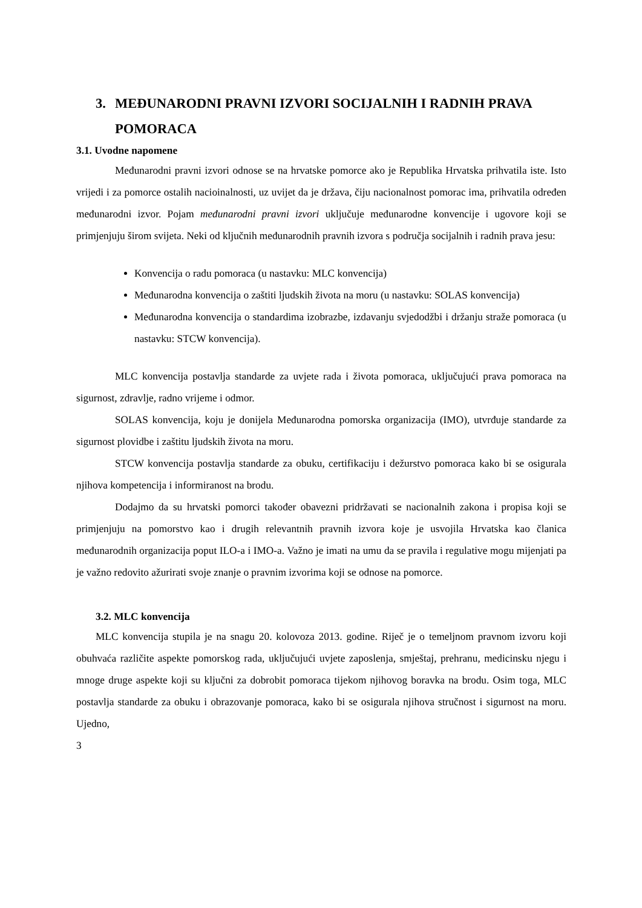3. MEĐUNARODNI PRAVNI IZVORI SOCIJALNIH I RADNIH PRAVA POMORACA
3.1. Uvodne napomene
Međunarodni pravni izvori odnose se na hrvatske pomorce ako je Republika Hrvatska prihvatila iste. Isto vrijedi i za pomorce ostalih nacioinalnosti, uz uvijet da je država, čiju nacionalnost pomorac ima, prihvatila određen međunarodni izvor. Pojam međunarodni pravni izvori uključuje međunarodne konvencije i ugovore koji se primjenjuju širom svijeta. Neki od ključnih međunarodnih pravnih izvora s područja socijalnih i radnih prava jesu:
Konvencija o radu pomoraca (u nastavku: MLC konvencija)
Međunarodna konvencija o zaštiti ljudskih života na moru (u nastavku: SOLAS konvencija)
Međunarodna konvencija o standardima izobrazbe, izdavanju svjedodžbi i držanju straže pomoraca (u nastavku: STCW konvencija).
MLC konvencija postavlja standarde za uvjete rada i života pomoraca, uključujući prava pomoraca na sigurnost, zdravlje, radno vrijeme i odmor.
SOLAS konvencija, koju je donijela Međunarodna pomorska organizacija (IMO), utvrđuje standarde za sigurnost plovidbe i zaštitu ljudskih života na moru.
STCW konvencija postavlja standarde za obuku, certifikaciju i dežurstvo pomoraca kako bi se osigurala njihova kompetencija i informiranost na brodu.
Dodajmo da su hrvatski pomorci također obavezni pridržavati se nacionalnih zakona i propisa koji se primjenjuju na pomorstvo kao i drugih relevantnih pravnih izvora koje je usvojila Hrvatska kao članica međunarodnih organizacija poput ILO-a i IMO-a. Važno je imati na umu da se pravila i regulative mogu mijenjati pa je važno redovito ažurirati svoje znanje o pravnim izvorima koji se odnose na pomorce.
3.2. MLC konvencija
MLC konvencija stupila je na snagu 20. kolovoza 2013. godine. Riječ je o temeljnom pravnom izvoru koji obuhvaća različite aspekte pomorskog rada, uključujući uvjete zaposlenja, smještaj, prehranu, medicinsku njegu i mnoge druge aspekte koji su ključni za dobrobit pomoraca tijekom njihovog boravka na brodu. Osim toga, MLC postavlja standarde za obuku i obrazovanje pomoraca, kako bi se osigurala njihova stručnost i sigurnost na moru. Ujedno,
3